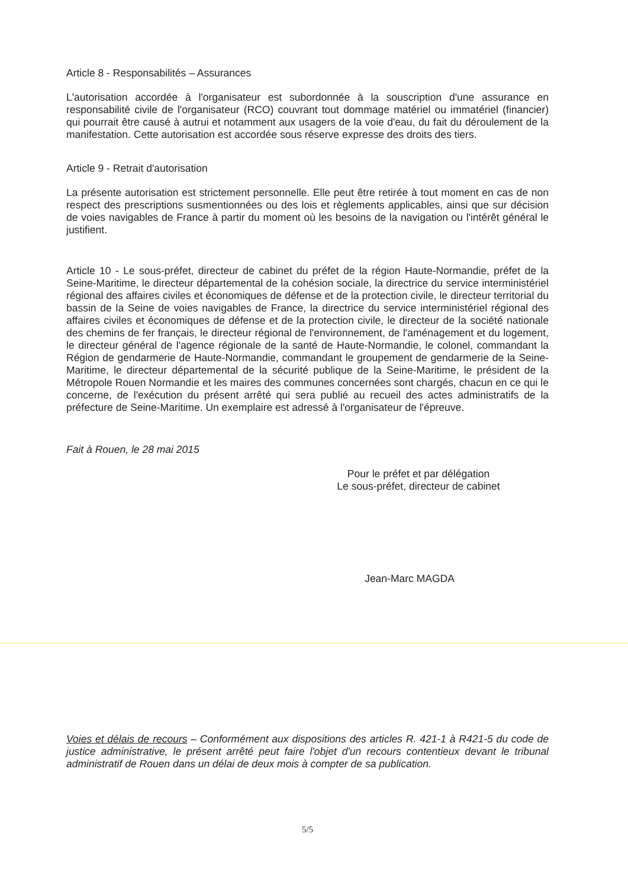Article 8 - Responsabilités – Assurances
L'autorisation accordée à l'organisateur est subordonnée à la souscription d'une assurance en responsabilité civile de l'organisateur (RCO) couvrant tout dommage matériel ou immatériel (financier) qui pourrait être causé à autrui et notamment aux usagers de la voie d'eau, du fait du déroulement de la manifestation. Cette autorisation est accordée sous réserve expresse des droits des tiers.
Article 9 - Retrait d'autorisation
La présente autorisation est strictement personnelle. Elle peut être retirée à tout moment en cas de non respect des prescriptions susmentionnées ou des lois et règlements applicables, ainsi que sur décision de voies navigables de France à partir du moment où les besoins de la navigation ou l'intérêt général le justifient.
Article 10 - Le sous-préfet, directeur de cabinet du préfet de la région Haute-Normandie, préfet de la Seine-Maritime, le directeur départemental de la cohésion sociale, la directrice du service interministériel régional des affaires civiles et économiques de défense et de la protection civile, le directeur territorial du bassin de la Seine de voies navigables de France, la directrice du service interministériel régional des affaires civiles et économiques de défense et de la protection civile, le directeur de la société nationale des chemins de fer français, le directeur régional de l'environnement, de l'aménagement et du logement, le directeur général de l'agence régionale de la santé de Haute-Normandie, le colonel, commandant la Région de gendarmerie de Haute-Normandie, commandant le groupement de gendarmerie de la Seine-Maritime, le directeur départemental de la sécurité publique de la Seine-Maritime, le président de la Métropole Rouen Normandie et les maires des communes concernées sont chargés, chacun en ce qui le concerne, de l'exécution du présent arrêté qui sera publié au recueil des actes administratifs de la préfecture de Seine-Maritime. Un exemplaire est adressé à l'organisateur de l'épreuve.
Fait à Rouen, le 28 mai 2015
Pour le préfet et par délégation
Le sous-préfet, directeur de cabinet
Jean-Marc MAGDA
Voies et délais de recours – Conformément aux dispositions des articles R. 421-1 à R421-5 du code de justice administrative, le présent arrêté peut faire l'objet d'un recours contentieux devant le tribunal administratif de Rouen dans un délai de deux mois à compter de sa publication.
5/5